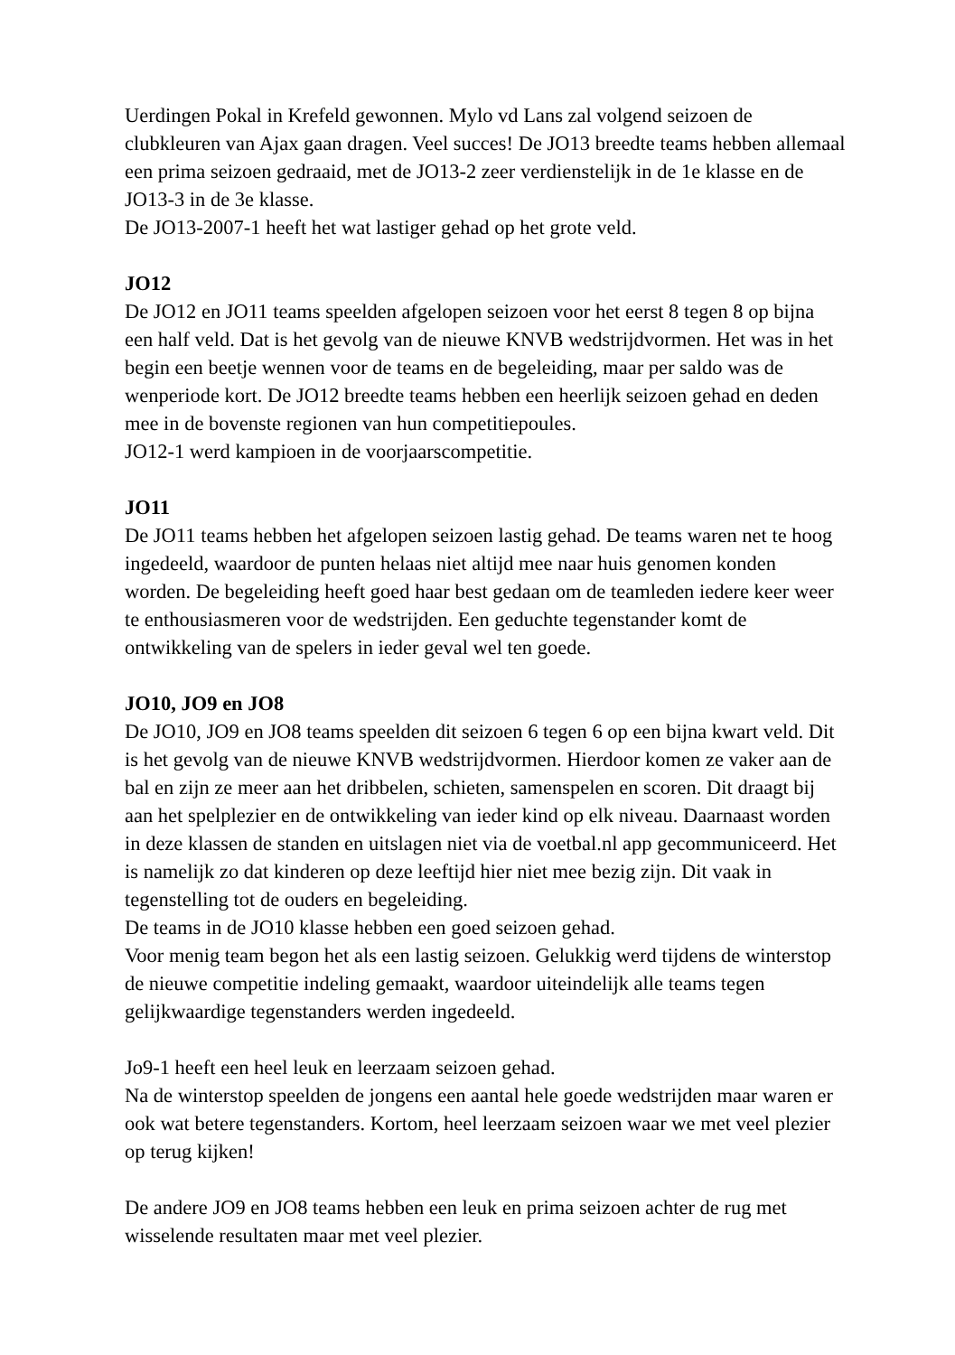Uerdingen Pokal in Krefeld gewonnen. Mylo vd Lans zal volgend seizoen de clubkleuren van Ajax gaan dragen. Veel succes! De JO13 breedte teams hebben allemaal een prima seizoen gedraaid, met de JO13-2 zeer verdienstelijk in de 1e klasse en de JO13-3 in de 3e klasse.
De JO13-2007-1 heeft het wat lastiger gehad op het grote veld.
JO12
De JO12 en JO11 teams speelden afgelopen seizoen voor het eerst 8 tegen 8 op bijna een half veld. Dat is het gevolg van de nieuwe KNVB wedstrijdvormen. Het was in het begin een beetje wennen voor de teams en de begeleiding, maar per saldo was de wenperiode kort. De JO12 breedte teams hebben een heerlijk seizoen gehad en deden mee in de bovenste regionen van hun competitiepoules.
JO12-1 werd kampioen in de voorjaarscompetitie.
JO11
De JO11 teams hebben het afgelopen seizoen lastig gehad. De teams waren net te hoog ingedeeld, waardoor de punten helaas niet altijd mee naar huis genomen konden worden. De begeleiding heeft goed haar best gedaan om de teamleden iedere keer weer te enthousiasmeren voor de wedstrijden. Een geduchte tegenstander komt de ontwikkeling van de spelers in ieder geval wel ten goede.
JO10, JO9 en JO8
De JO10, JO9 en JO8 teams speelden dit seizoen 6 tegen 6 op een bijna kwart veld. Dit is het gevolg van de nieuwe KNVB wedstrijdvormen. Hierdoor komen ze vaker aan de bal en zijn ze meer aan het dribbelen, schieten, samenspelen en scoren. Dit draagt bij aan het spelplezier en de ontwikkeling van ieder kind op elk niveau. Daarnaast worden in deze klassen de standen en uitslagen niet via de voetbal.nl app gecommuniceerd. Het is namelijk zo dat kinderen op deze leeftijd hier niet mee bezig zijn. Dit vaak in tegenstelling tot de ouders en begeleiding.
De teams in de JO10 klasse hebben een goed seizoen gehad.
Voor menig team begon het als een lastig seizoen. Gelukkig werd tijdens de winterstop de nieuwe competitie indeling gemaakt, waardoor uiteindelijk alle teams tegen gelijkwaardige tegenstanders werden ingedeeld.
Jo9-1 heeft een heel leuk en leerzaam seizoen gehad.
Na de winterstop speelden de jongens een aantal hele goede wedstrijden maar waren er ook wat betere tegenstanders. Kortom, heel leerzaam seizoen waar we met veel plezier op terug kijken!
De andere JO9 en JO8 teams hebben een leuk en prima seizoen achter de rug met wisselende resultaten maar met veel plezier.